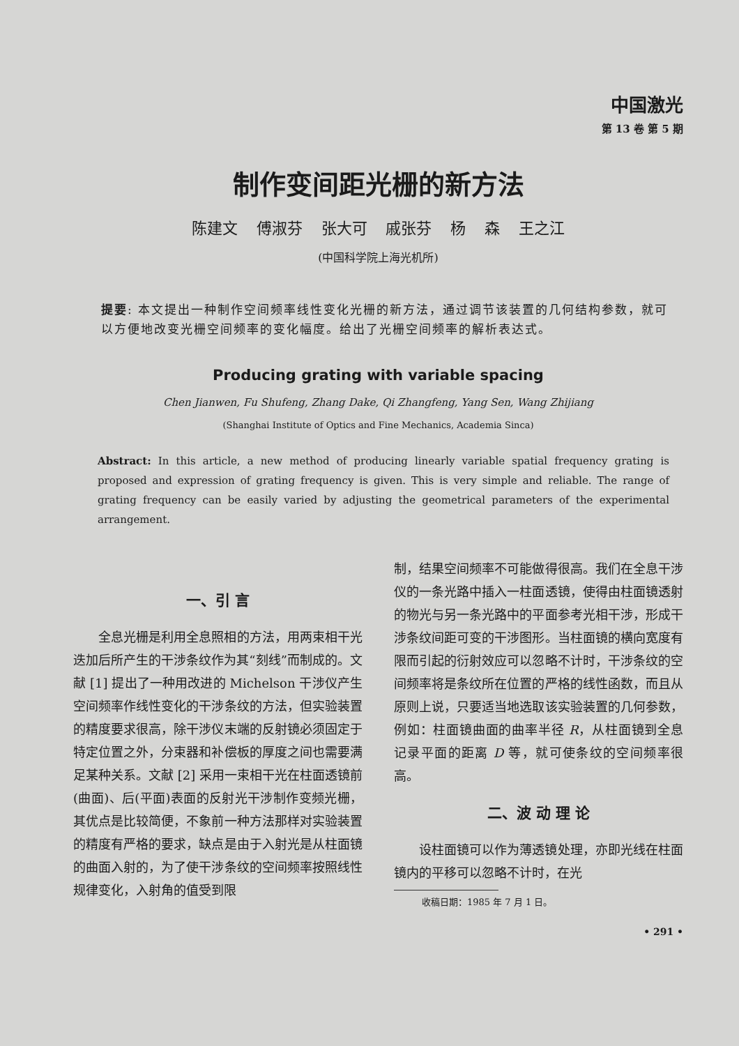中国激光
第 13 卷 第 5 期
制作变间距光栅的新方法
陈建文 傅淑芬 张大可 戚张芬 杨 森 王之江
(中国科学院上海光机所)
提要: 本文提出一种制作空间频率线性变化光栅的新方法，通过调节该装置的几何结构参数，就可以方便地改变光栅空间频率的变化幅度。给出了光栅空间频率的解析表达式。
Producing grating with variable spacing
Chen Jianwen, Fu Shufeng, Zhang Dake, Qi Zhangfeng, Yang Sen, Wang Zhijiang
(Shanghai Institute of Optics and Fine Mechanics, Academia Sinca)
Abstract: In this article, a new method of producing linearly variable spatial frequency grating is proposed and expression of grating frequency is given. This is very simple and reliable. The range of grating frequency can be easily varied by adjusting the geometrical parameters of the experimental arrangement.
一、引 言
全息光栅是利用全息照相的方法，用两束相干光迭加后所产生的干涉条纹作为其“刻线”而制成的。文献 [1] 提出了一种用改进的 Michelson 干涉仪产生空间频率作线性变化的干涉条纹的方法，但实验装置的精度要求很高，除干涉仪末端的反射镜必须固定于特定位置之外，分束器和补偿板的厚度之间也需要满足某种关系。文献 [2] 采用一束相干光在柱面透镜前(曲面)、后(平面)表面的反射光干涉制作变频光栅，其优点是比较简便，不象前一种方法那样对实验装置的精度有严格的要求，缺点是由于入射光是从柱面镜的曲面入射的，为了使干涉条纹的空间频率按照线性规律变化，入射角的值受到限
制，结果空间频率不可能做得很高。我们在全息干涉仪的一条光路中插入一柱面透镜，使得由柱面镜透射的物光与另一条光路中的平面参考光相干涉，形成干涉条纹间距可变的干涉图形。当柱面镜的横向宽度有限而引起的衍射效应可以忽略不计时，干涉条纹的空间频率将是条纹所在位置的严格的线性函数，而且从原则上说，只要适当地选取该实验装置的几何参数，例如：柱面镜曲面的曲率半径 R，从柱面镜到全息记录平面的距离 D 等，就可使条纹的空间频率很高。
二、波 动 理 论
设柱面镜可以作为薄透镜处理，亦即光线在柱面镜内的平移可以忽略不计时，在光
收稿日期：1985 年 7 月 1 日。
• 291 •